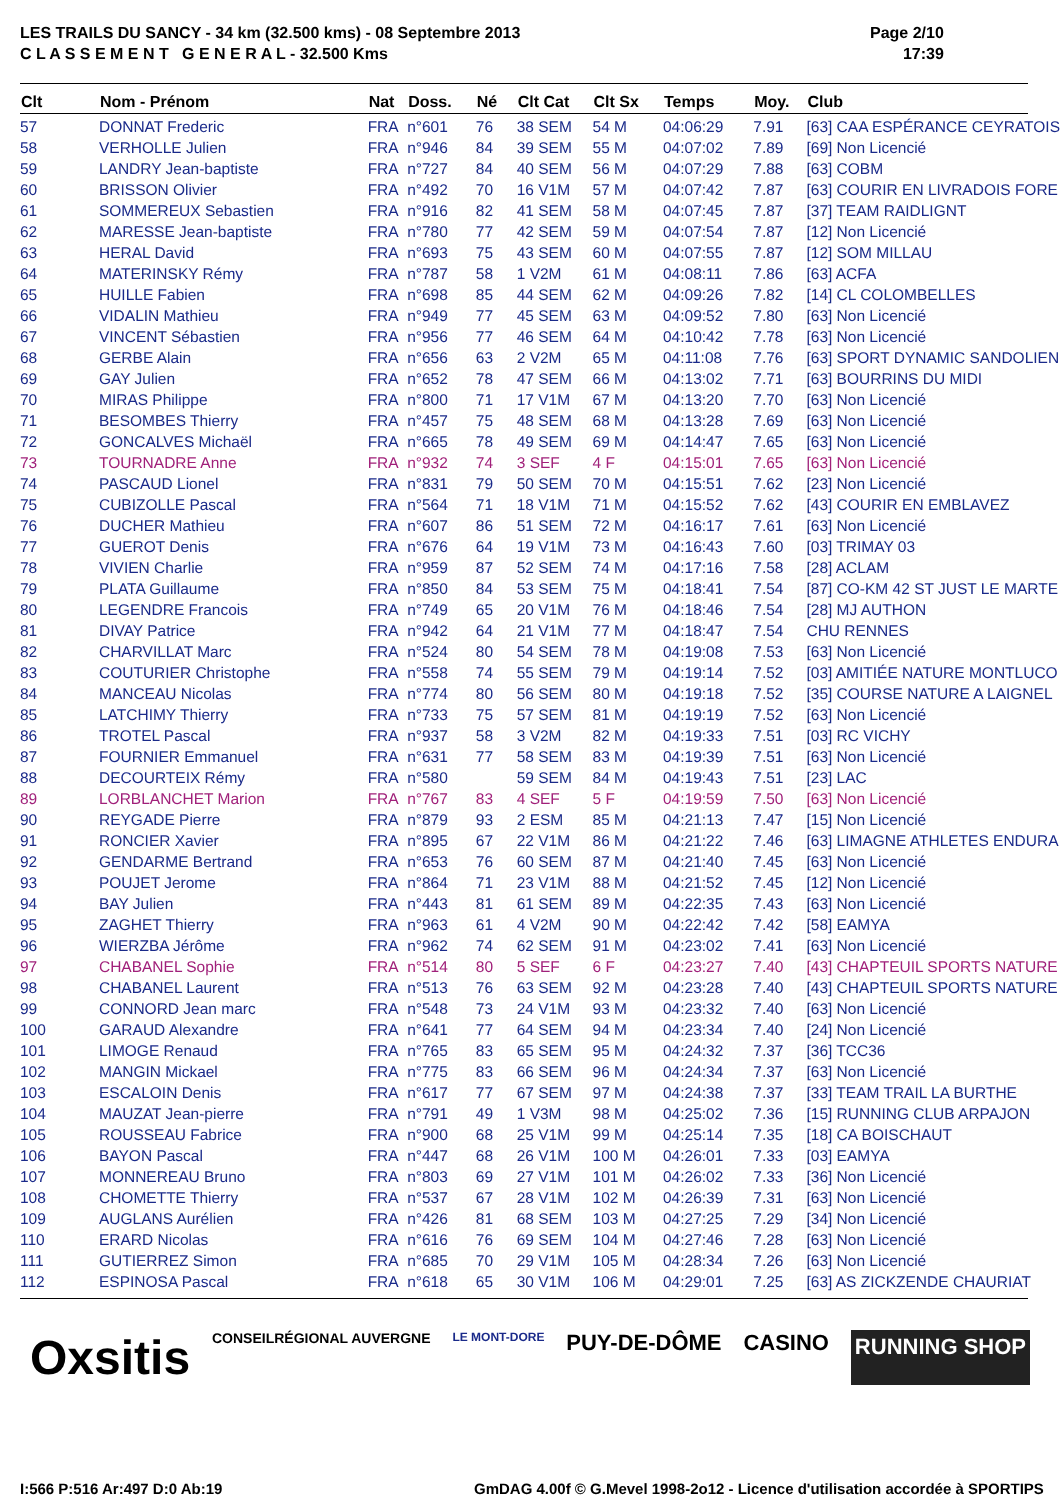LES TRAILS DU SANCY - 34 km (32.500 kms) - 08 Septembre 2013
C L A S S E M E N T G E N E R A L - 32.500 Kms
Page 2/10
17:39
| Clt | Nom - Prénom | Nat | Doss. | Né | Clt Cat | Clt Sx | Temps | Moy. | Club |
| --- | --- | --- | --- | --- | --- | --- | --- | --- | --- |
| 57 | DONNAT Frederic | FRA | n°601 | 76 | 38 SEM | 54 M | 04:06:29 | 7.91 | [63] CAA ESPÉRANCE CEYRATOIS |
| 58 | VERHOLLE Julien | FRA | n°946 | 84 | 39 SEM | 55 M | 04:07:02 | 7.89 | [69] Non Licencié |
| 59 | LANDRY Jean-baptiste | FRA | n°727 | 84 | 40 SEM | 56 M | 04:07:29 | 7.88 | [63] COBM |
| 60 | BRISSON Olivier | FRA | n°492 | 70 | 16 V1M | 57 M | 04:07:42 | 7.87 | [63] COURIR EN LIVRADOIS FORE |
| 61 | SOMMEREUX Sebastien | FRA | n°916 | 82 | 41 SEM | 58 M | 04:07:45 | 7.87 | [37] TEAM RAIDLIGNT |
| 62 | MARESSE Jean-baptiste | FRA | n°780 | 77 | 42 SEM | 59 M | 04:07:54 | 7.87 | [12] Non Licencié |
| 63 | HERAL David | FRA | n°693 | 75 | 43 SEM | 60 M | 04:07:55 | 7.87 | [12] SOM MILLAU |
| 64 | MATERINSKY Rémy | FRA | n°787 | 58 | 1 V2M | 61 M | 04:08:11 | 7.86 | [63] ACFA |
| 65 | HUILLE Fabien | FRA | n°698 | 85 | 44 SEM | 62 M | 04:09:26 | 7.82 | [14] CL COLOMBELLES |
| 66 | VIDALIN Mathieu | FRA | n°949 | 77 | 45 SEM | 63 M | 04:09:52 | 7.80 | [63] Non Licencié |
| 67 | VINCENT Sébastien | FRA | n°956 | 77 | 46 SEM | 64 M | 04:10:42 | 7.78 | [63] Non Licencié |
| 68 | GERBE Alain | FRA | n°656 | 63 | 2 V2M | 65 M | 04:11:08 | 7.76 | [63] SPORT DYNAMIC SANDOLIEN |
| 69 | GAY Julien | FRA | n°652 | 78 | 47 SEM | 66 M | 04:13:02 | 7.71 | [63] BOURRINS DU MIDI |
| 70 | MIRAS Philippe | FRA | n°800 | 71 | 17 V1M | 67 M | 04:13:20 | 7.70 | [63] Non Licencié |
| 71 | BESOMBES Thierry | FRA | n°457 | 75 | 48 SEM | 68 M | 04:13:28 | 7.69 | [63] Non Licencié |
| 72 | GONCALVES Michaël | FRA | n°665 | 78 | 49 SEM | 69 M | 04:14:47 | 7.65 | [63] Non Licencié |
| 73 | TOURNADRE Anne | FRA | n°932 | 74 | 3 SEF | 4 F | 04:15:01 | 7.65 | [63] Non Licencié |
| 74 | PASCAUD Lionel | FRA | n°831 | 79 | 50 SEM | 70 M | 04:15:51 | 7.62 | [23] Non Licencié |
| 75 | CUBIZOLLE Pascal | FRA | n°564 | 71 | 18 V1M | 71 M | 04:15:52 | 7.62 | [43] COURIR EN EMBLAVEZ |
| 76 | DUCHER Mathieu | FRA | n°607 | 86 | 51 SEM | 72 M | 04:16:17 | 7.61 | [63] Non Licencié |
| 77 | GUEROT Denis | FRA | n°676 | 64 | 19 V1M | 73 M | 04:16:43 | 7.60 | [03] TRIMAY 03 |
| 78 | VIVIEN Charlie | FRA | n°959 | 87 | 52 SEM | 74 M | 04:17:16 | 7.58 | [28] ACLAM |
| 79 | PLATA Guillaume | FRA | n°850 | 84 | 53 SEM | 75 M | 04:18:41 | 7.54 | [87] CO-KM 42 ST JUST LE MARTE |
| 80 | LEGENDRE Francois | FRA | n°749 | 65 | 20 V1M | 76 M | 04:18:46 | 7.54 | [28] MJ AUTHON |
| 81 | DIVAY Patrice | FRA | n°942 | 64 | 21 V1M | 77 M | 04:18:47 | 7.54 | CHU RENNES |
| 82 | CHARVILLAT Marc | FRA | n°524 | 80 | 54 SEM | 78 M | 04:19:08 | 7.53 | [63] Non Licencié |
| 83 | COUTURIER Christophe | FRA | n°558 | 74 | 55 SEM | 79 M | 04:19:14 | 7.52 | [03] AMITIÉE NATURE MONTLUCO |
| 84 | MANCEAU Nicolas | FRA | n°774 | 80 | 56 SEM | 80 M | 04:19:18 | 7.52 | [35] COURSE NATURE A LAIGNEL |
| 85 | LATCHIMY Thierry | FRA | n°733 | 75 | 57 SEM | 81 M | 04:19:19 | 7.52 | [63] Non Licencié |
| 86 | TROTEL Pascal | FRA | n°937 | 58 | 3 V2M | 82 M | 04:19:33 | 7.51 | [03] RC VICHY |
| 87 | FOURNIER Emmanuel | FRA | n°631 | 77 | 58 SEM | 83 M | 04:19:39 | 7.51 | [63] Non Licencié |
| 88 | DECOURTEIX Rémy | FRA | n°580 | | 59 SEM | 84 M | 04:19:43 | 7.51 | [23] LAC |
| 89 | LORBLANCHET Marion | FRA | n°767 | 83 | 4 SEF | 5 F | 04:19:59 | 7.50 | [63] Non Licencié |
| 90 | REYGADE Pierre | FRA | n°879 | 93 | 2 ESM | 85 M | 04:21:13 | 7.47 | [15] Non Licencié |
| 91 | RONCIER Xavier | FRA | n°895 | 67 | 22 V1M | 86 M | 04:21:22 | 7.46 | [63] LIMAGNE ATHLETES ENDURA |
| 92 | GENDARME Bertrand | FRA | n°653 | 76 | 60 SEM | 87 M | 04:21:40 | 7.45 | [63] Non Licencié |
| 93 | POUJET Jerome | FRA | n°864 | 71 | 23 V1M | 88 M | 04:21:52 | 7.45 | [12] Non Licencié |
| 94 | BAY Julien | FRA | n°443 | 81 | 61 SEM | 89 M | 04:22:35 | 7.43 | [63] Non Licencié |
| 95 | ZAGHET Thierry | FRA | n°963 | 61 | 4 V2M | 90 M | 04:22:42 | 7.42 | [58] EAMYA |
| 96 | WIERZBA Jérôme | FRA | n°962 | 74 | 62 SEM | 91 M | 04:23:02 | 7.41 | [63] Non Licencié |
| 97 | CHABANEL Sophie | FRA | n°514 | 80 | 5 SEF | 6 F | 04:23:27 | 7.40 | [43] CHAPTEUIL SPORTS NATURE |
| 98 | CHABANEL Laurent | FRA | n°513 | 76 | 63 SEM | 92 M | 04:23:28 | 7.40 | [43] CHAPTEUIL SPORTS NATURE |
| 99 | CONNORD Jean marc | FRA | n°548 | 73 | 24 V1M | 93 M | 04:23:32 | 7.40 | [63] Non Licencié |
| 100 | GARAUD Alexandre | FRA | n°641 | 77 | 64 SEM | 94 M | 04:23:34 | 7.40 | [24] Non Licencié |
| 101 | LIMOGE Renaud | FRA | n°765 | 83 | 65 SEM | 95 M | 04:24:32 | 7.37 | [36] TCC36 |
| 102 | MANGIN Mickael | FRA | n°775 | 83 | 66 SEM | 96 M | 04:24:34 | 7.37 | [63] Non Licencié |
| 103 | ESCALOIN Denis | FRA | n°617 | 77 | 67 SEM | 97 M | 04:24:38 | 7.37 | [33] TEAM TRAIL LA BURTHE |
| 104 | MAUZAT Jean-pierre | FRA | n°791 | 49 | 1 V3M | 98 M | 04:25:02 | 7.36 | [15] RUNNING CLUB ARPAJON |
| 105 | ROUSSEAU Fabrice | FRA | n°900 | 68 | 25 V1M | 99 M | 04:25:14 | 7.35 | [18] CA BOISCHAUT |
| 106 | BAYON Pascal | FRA | n°447 | 68 | 26 V1M | 100 M | 04:26:01 | 7.33 | [03] EAMYA |
| 107 | MONNEREAU Bruno | FRA | n°803 | 69 | 27 V1M | 101 M | 04:26:02 | 7.33 | [36] Non Licencié |
| 108 | CHOMETTE Thierry | FRA | n°537 | 67 | 28 V1M | 102 M | 04:26:39 | 7.31 | [63] Non Licencié |
| 109 | AUGLANS Aurélien | FRA | n°426 | 81 | 68 SEM | 103 M | 04:27:25 | 7.29 | [34] Non Licencié |
| 110 | ERARD Nicolas | FRA | n°616 | 76 | 69 SEM | 104 M | 04:27:46 | 7.28 | [63] Non Licencié |
| 111 | GUTIERREZ Simon | FRA | n°685 | 70 | 29 V1M | 105 M | 04:28:34 | 7.26 | [63] Non Licencié |
| 112 | ESPINOSA Pascal | FRA | n°618 | 65 | 30 V1M | 106 M | 04:29:01 | 7.25 | [63] AS ZICKZENDE CHAURIAT |
Oxsitis CONSEILRÉGIONAL AUVERGNE LE MONT-DORE PUY-DE-DÔME CASINO RUNNING SHOP
I:566 P:516 Ar:497 D:0 Ab:19
GmDAG 4.00f © G.Mevel 1998-2o12 - Licence d'utilisation accordée à SPORTIPS